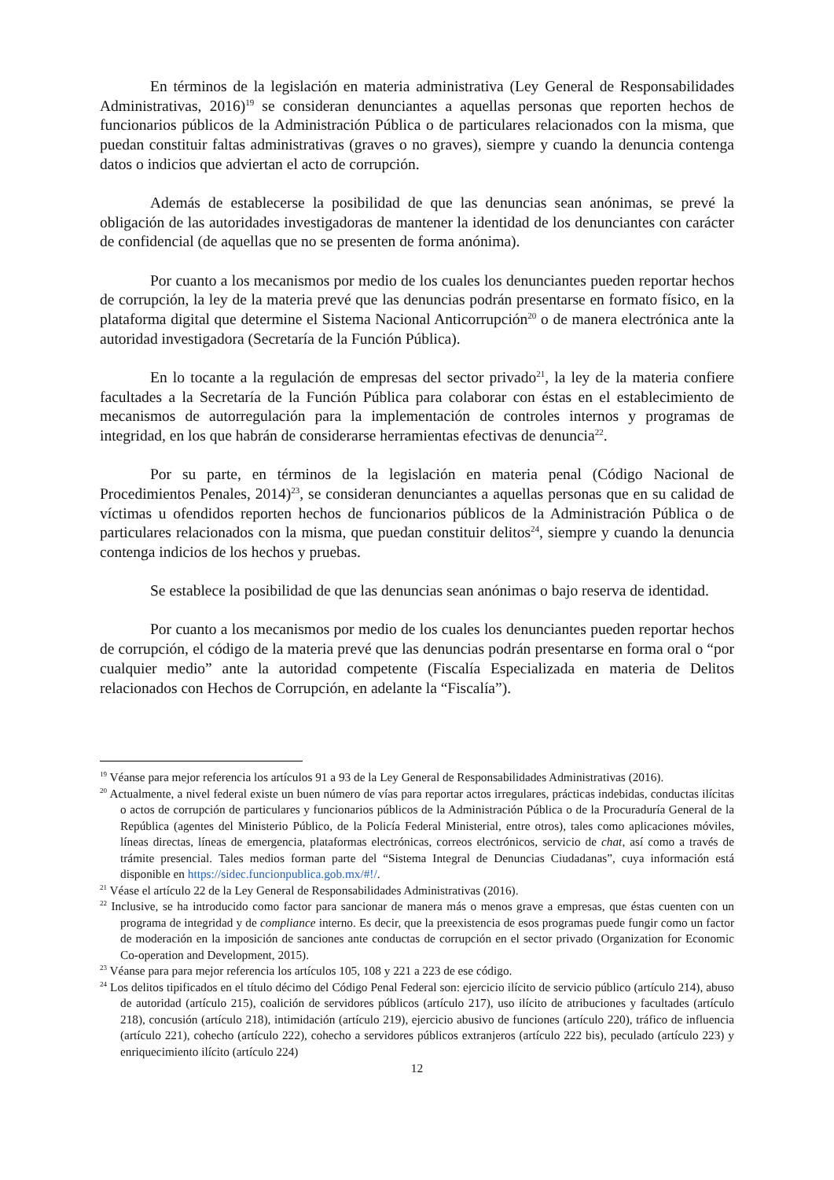En términos de la legislación en materia administrativa (Ley General de Responsabilidades Administrativas, 2016)<sup>19</sup> se consideran denunciantes a aquellas personas que reporten hechos de funcionarios públicos de la Administración Pública o de particulares relacionados con la misma, que puedan constituir faltas administrativas (graves o no graves), siempre y cuando la denuncia contenga datos o indicios que adviertan el acto de corrupción.
Además de establecerse la posibilidad de que las denuncias sean anónimas, se prevé la obligación de las autoridades investigadoras de mantener la identidad de los denunciantes con carácter de confidencial (de aquellas que no se presenten de forma anónima).
Por cuanto a los mecanismos por medio de los cuales los denunciantes pueden reportar hechos de corrupción, la ley de la materia prevé que las denuncias podrán presentarse en formato físico, en la plataforma digital que determine el Sistema Nacional Anticorrupción<sup>20</sup> o de manera electrónica ante la autoridad investigadora (Secretaría de la Función Pública).
En lo tocante a la regulación de empresas del sector privado<sup>21</sup>, la ley de la materia confiere facultades a la Secretaría de la Función Pública para colaborar con éstas en el establecimiento de mecanismos de autorregulación para la implementación de controles internos y programas de integridad, en los que habrán de considerarse herramientas efectivas de denuncia<sup>22</sup>.
Por su parte, en términos de la legislación en materia penal (Código Nacional de Procedimientos Penales, 2014)<sup>23</sup>, se consideran denunciantes a aquellas personas que en su calidad de víctimas u ofendidos reporten hechos de funcionarios públicos de la Administración Pública o de particulares relacionados con la misma, que puedan constituir delitos<sup>24</sup>, siempre y cuando la denuncia contenga indicios de los hechos y pruebas.
Se establece la posibilidad de que las denuncias sean anónimas o bajo reserva de identidad.
Por cuanto a los mecanismos por medio de los cuales los denunciantes pueden reportar hechos de corrupción, el código de la materia prevé que las denuncias podrán presentarse en forma oral o “por cualquier medio” ante la autoridad competente (Fiscalía Especializada en materia de Delitos relacionados con Hechos de Corrupción, en adelante la “Fiscalía”).
<sup>19</sup> Véanse para mejor referencia los artículos 91 a 93 de la Ley General de Responsabilidades Administrativas (2016).
<sup>20</sup> Actualmente, a nivel federal existe un buen número de vías para reportar actos irregulares, prácticas indebidas, conductas ilícitas o actos de corrupción de particulares y funcionarios públicos de la Administración Pública o de la Procuraduría General de la República (agentes del Ministerio Público, de la Policía Federal Ministerial, entre otros), tales como aplicaciones móviles, líneas directas, líneas de emergencia, plataformas electrónicas, correos electrónicos, servicio de chat, así como a través de trámite presencial. Tales medios forman parte del “Sistema Integral de Denuncias Ciudadanas”, cuya información está disponible en https://sidec.funcionpublica.gob.mx/#!/.
<sup>21</sup> Véase el artículo 22 de la Ley General de Responsabilidades Administrativas (2016).
<sup>22</sup> Inclusive, se ha introducido como factor para sancionar de manera más o menos grave a empresas, que éstas cuenten con un programa de integridad y de compliance interno. Es decir, que la preexistencia de esos programas puede fungir como un factor de moderación en la imposición de sanciones ante conductas de corrupción en el sector privado (Organization for Economic Co-operation and Development, 2015).
<sup>23</sup> Véanse para para mejor referencia los artículos 105, 108 y 221 a 223 de ese código.
<sup>24</sup> Los delitos tipificados en el título décimo del Código Penal Federal son: ejercicio ilícito de servicio público (artículo 214), abuso de autoridad (artículo 215), coalición de servidores públicos (artículo 217), uso ilícito de atribuciones y facultades (artículo 218), concusión (artículo 218), intimidación (artículo 219), ejercicio abusivo de funciones (artículo 220), tráfico de influencia (artículo 221), cohecho (artículo 222), cohecho a servidores públicos extranjeros (artículo 222 bis), peculado (artículo 223) y enriquecimiento ilícito (artículo 224)
12